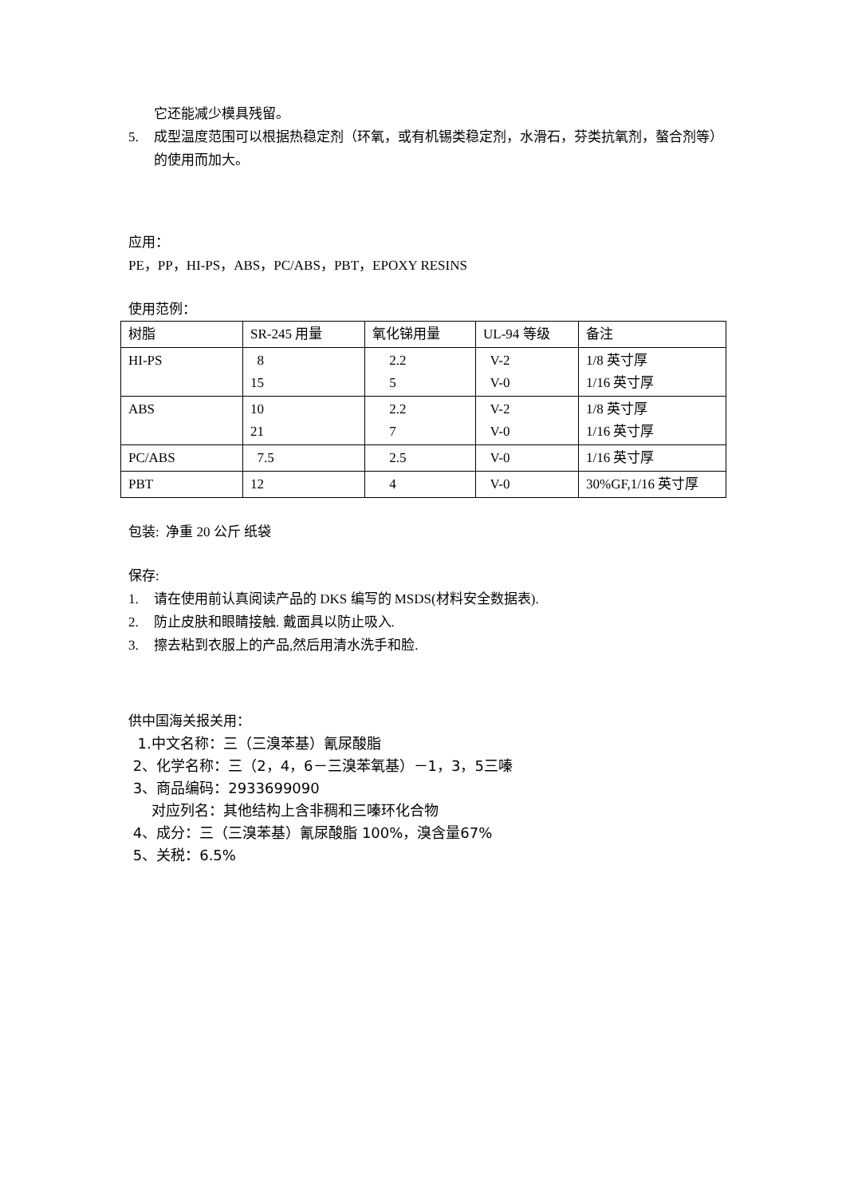它还能减少模具残留。
5. 成型温度范围可以根据热稳定剂（环氧，或有机锡类稳定剂，水滑石，芬类抗氧剂，螯合剂等）的使用而加大。
应用：
PE，PP，HI-PS，ABS，PC/ABS，PBT，EPOXY RESINS
使用范例：
| 树脂 | SR-245 用量 | 氧化锑用量 | UL-94 等级 | 备注 |
| HI-PS | 8 15 | 2.2 5 | V-2 V-0 | 1/8 英寸厚 1/16 英寸厚 |
| ABS | 10 21 | 2.2 7 | V-2 V-0 | 1/8 英寸厚 1/16 英寸厚 |
| PC/ABS | 7.5 | 2.5 | V-0 | 1/16 英寸厚 |
| PBT | 12 | 4 | V-0 | 30%GF,1/16 英寸厚 |
包装: 净重 20 公斤 纸袋
保存:
1. 请在使用前认真阅读产品的 DKS 编写的 MSDS(材料安全数据表).
2. 防止皮肤和眼睛接触. 戴面具以防止吸入.
3. 擦去粘到衣服上的产品,然后用清水洗手和脸.
供中国海关报关用：
1.中文名称：三（三溴苯基）氰尿酸脂
2、化学名称：三（2，4，6－三溴苯氧基）－1，3，5三嗪
3、商品编码：2933699090
对应列名：其他结构上含非稠和三嗪环化合物
4、成分：三（三溴苯基）氰尿酸脂 100%，溴含量67%
5、关税：6.5%